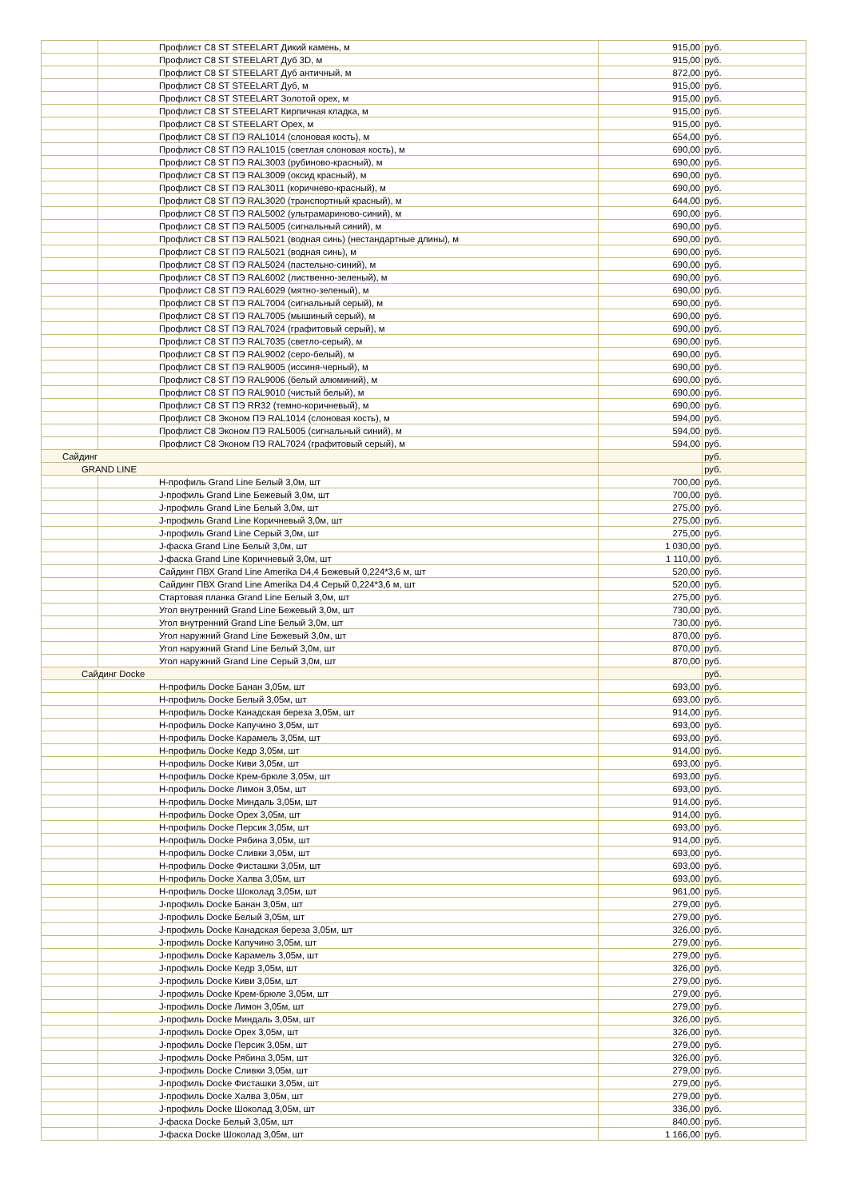| | Профлист С8 ST STEELART Дикий камень, м | 915,00 | руб. |
| | Профлист С8 ST STEELART Дуб 3D, м | 915,00 | руб. |
| | Профлист С8 ST STEELART Дуб античный, м | 872,00 | руб. |
| | Профлист С8 ST STEELART Дуб, м | 915,00 | руб. |
| | Профлист С8 ST STEELART Золотой орех, м | 915,00 | руб. |
| | Профлист С8 ST STEELART Кирпичная кладка, м | 915,00 | руб. |
| | Профлист С8 ST STEELART Орех, м | 915,00 | руб. |
| | Профлист С8 ST ПЭ RAL1014 (слоновая кость), м | 654,00 | руб. |
| | Профлист С8 ST ПЭ RAL1015 (светлая слоновая кость), м | 690,00 | руб. |
| | Профлист С8 ST ПЭ RAL3003 (рубиново-красный), м | 690,00 | руб. |
| | Профлист С8 ST ПЭ RAL3009 (оксид красный), м | 690,00 | руб. |
| | Профлист С8 ST ПЭ RAL3011 (коричнево-красный), м | 690,00 | руб. |
| | Профлист С8 ST ПЭ RAL3020 (транспортный красный), м | 644,00 | руб. |
| | Профлист С8 ST ПЭ RAL5002 (ультрамариново-синий), м | 690,00 | руб. |
| | Профлист С8 ST ПЭ RAL5005 (сигнальный синий), м | 690,00 | руб. |
| | Профлист С8 ST ПЭ RAL5021 (водная синь) (нестандартные длины), м | 690,00 | руб. |
| | Профлист С8 ST ПЭ RAL5021 (водная синь), м | 690,00 | руб. |
| | Профлист С8 ST ПЭ RAL5024 (пастельно-синий), м | 690,00 | руб. |
| | Профлист С8 ST ПЭ RAL6002 (лиственно-зеленый), м | 690,00 | руб. |
| | Профлист С8 ST ПЭ RAL6029 (мятно-зеленый), м | 690,00 | руб. |
| | Профлист С8 ST ПЭ RAL7004 (сигнальный серый), м | 690,00 | руб. |
| | Профлист С8 ST ПЭ RAL7005 (мышиный серый), м | 690,00 | руб. |
| | Профлист С8 ST ПЭ RAL7024 (графитовый серый), м | 690,00 | руб. |
| | Профлист С8 ST ПЭ RAL7035 (светло-серый), м | 690,00 | руб. |
| | Профлист С8 ST ПЭ RAL9002 (серо-белый), м | 690,00 | руб. |
| | Профлист С8 ST ПЭ RAL9005 (иссиня-черный), м | 690,00 | руб. |
| | Профлист С8 ST ПЭ RAL9006 (белый алюминий), м | 690,00 | руб. |
| | Профлист С8 ST ПЭ RAL9010 (чистый белый), м | 690,00 | руб. |
| | Профлист С8 ST ПЭ RR32 (темно-коричневый), м | 690,00 | руб. |
| | Профлист С8 Эконом ПЭ RAL1014 (слоновая кость), м | 594,00 | руб. |
| | Профлист С8 Эконом ПЭ RAL5005 (сигнальный синий), м | 594,00 | руб. |
| | Профлист С8 Эконом ПЭ RAL7024 (графитовый серый), м | 594,00 | руб. |
| Сайдинг | | | руб. |
| GRAND LINE | | | руб. |
| | Н-профиль Grand Line Белый 3,0м, шт | 700,00 | руб. |
| | J-профиль Grand Line Бежевый 3,0м, шт | 700,00 | руб. |
| | J-профиль Grand Line Белый 3,0м, шт | 275,00 | руб. |
| | J-профиль Grand Line Коричневый 3,0м, шт | 275,00 | руб. |
| | J-профиль Grand Line Серый 3,0м, шт | 275,00 | руб. |
| | J-фаска Grand Line Белый 3,0м, шт | 1 030,00 | руб. |
| | J-фаска Grand Line Коричневый 3,0м, шт | 1 110,00 | руб. |
| | Сайдинг ПВХ Grand Line Amerika D4,4 Бежевый 0,224*3,6 м, шт | 520,00 | руб. |
| | Сайдинг ПВХ Grand Line Amerika D4,4 Серый 0,224*3,6 м, шт | 520,00 | руб. |
| | Стартовая планка Grand Line Белый 3,0м, шт | 275,00 | руб. |
| | Угол внутренний Grand Line Бежевый 3,0м, шт | 730,00 | руб. |
| | Угол внутренний Grand Line Белый 3,0м, шт | 730,00 | руб. |
| | Угол наружний Grand Line Бежевый 3,0м, шт | 870,00 | руб. |
| | Угол наружний Grand Line Белый 3,0м, шт | 870,00 | руб. |
| | Угол наружний Grand Line Серый 3,0м, шт | 870,00 | руб. |
| Сайдинг Docke | | | руб. |
| | Н-профиль Docke Банан 3,05м, шт | 693,00 | руб. |
| | Н-профиль Docke Белый 3,05м, шт | 693,00 | руб. |
| | Н-профиль Docke Канадская береза 3,05м, шт | 914,00 | руб. |
| | Н-профиль Docke Капучино 3,05м, шт | 693,00 | руб. |
| | Н-профиль Docke Карамель 3,05м, шт | 693,00 | руб. |
| | Н-профиль Docke Кедр 3,05м, шт | 914,00 | руб. |
| | Н-профиль Docke Киви 3,05м, шт | 693,00 | руб. |
| | Н-профиль Docke Крем-брюле 3,05м, шт | 693,00 | руб. |
| | Н-профиль Docke Лимон 3,05м, шт | 693,00 | руб. |
| | Н-профиль Docke Миндаль 3,05м, шт | 914,00 | руб. |
| | Н-профиль Docke Орех 3,05м, шт | 914,00 | руб. |
| | Н-профиль Docke Персик 3,05м, шт | 693,00 | руб. |
| | Н-профиль Docke Рябина 3,05м, шт | 914,00 | руб. |
| | Н-профиль Docke Сливки 3,05м, шт | 693,00 | руб. |
| | Н-профиль Docke Фисташки 3,05м, шт | 693,00 | руб. |
| | Н-профиль Docke Халва 3,05м, шт | 693,00 | руб. |
| | Н-профиль Docke Шоколад 3,05м, шт | 961,00 | руб. |
| | J-профиль Docke Банан 3,05м, шт | 279,00 | руб. |
| | J-профиль Docke Белый 3,05м, шт | 279,00 | руб. |
| | J-профиль Docke Канадская береза 3,05м, шт | 326,00 | руб. |
| | J-профиль Docke Капучино 3,05м, шт | 279,00 | руб. |
| | J-профиль Docke Карамель 3,05м, шт | 279,00 | руб. |
| | J-профиль Docke Кедр 3,05м, шт | 326,00 | руб. |
| | J-профиль Docke Киви 3,05м, шт | 279,00 | руб. |
| | J-профиль Docke Крем-брюле 3,05м, шт | 279,00 | руб. |
| | J-профиль Docke Лимон 3,05м, шт | 279,00 | руб. |
| | J-профиль Docke Миндаль 3,05м, шт | 326,00 | руб. |
| | J-профиль Docke Орех 3,05м, шт | 326,00 | руб. |
| | J-профиль Docke Персик 3,05м, шт | 279,00 | руб. |
| | J-профиль Docke Рябина 3,05м, шт | 326,00 | руб. |
| | J-профиль Docke Сливки 3,05м, шт | 279,00 | руб. |
| | J-профиль Docke Фисташки 3,05м, шт | 279,00 | руб. |
| | J-профиль Docke Халва 3,05м, шт | 279,00 | руб. |
| | J-профиль Docke Шоколад 3,05м, шт | 336,00 | руб. |
| | J-фаска Docke Белый 3,05м, шт | 840,00 | руб. |
| | J-фаска Docke Шоколад 3,05м, шт | 1 166,00 | руб. |